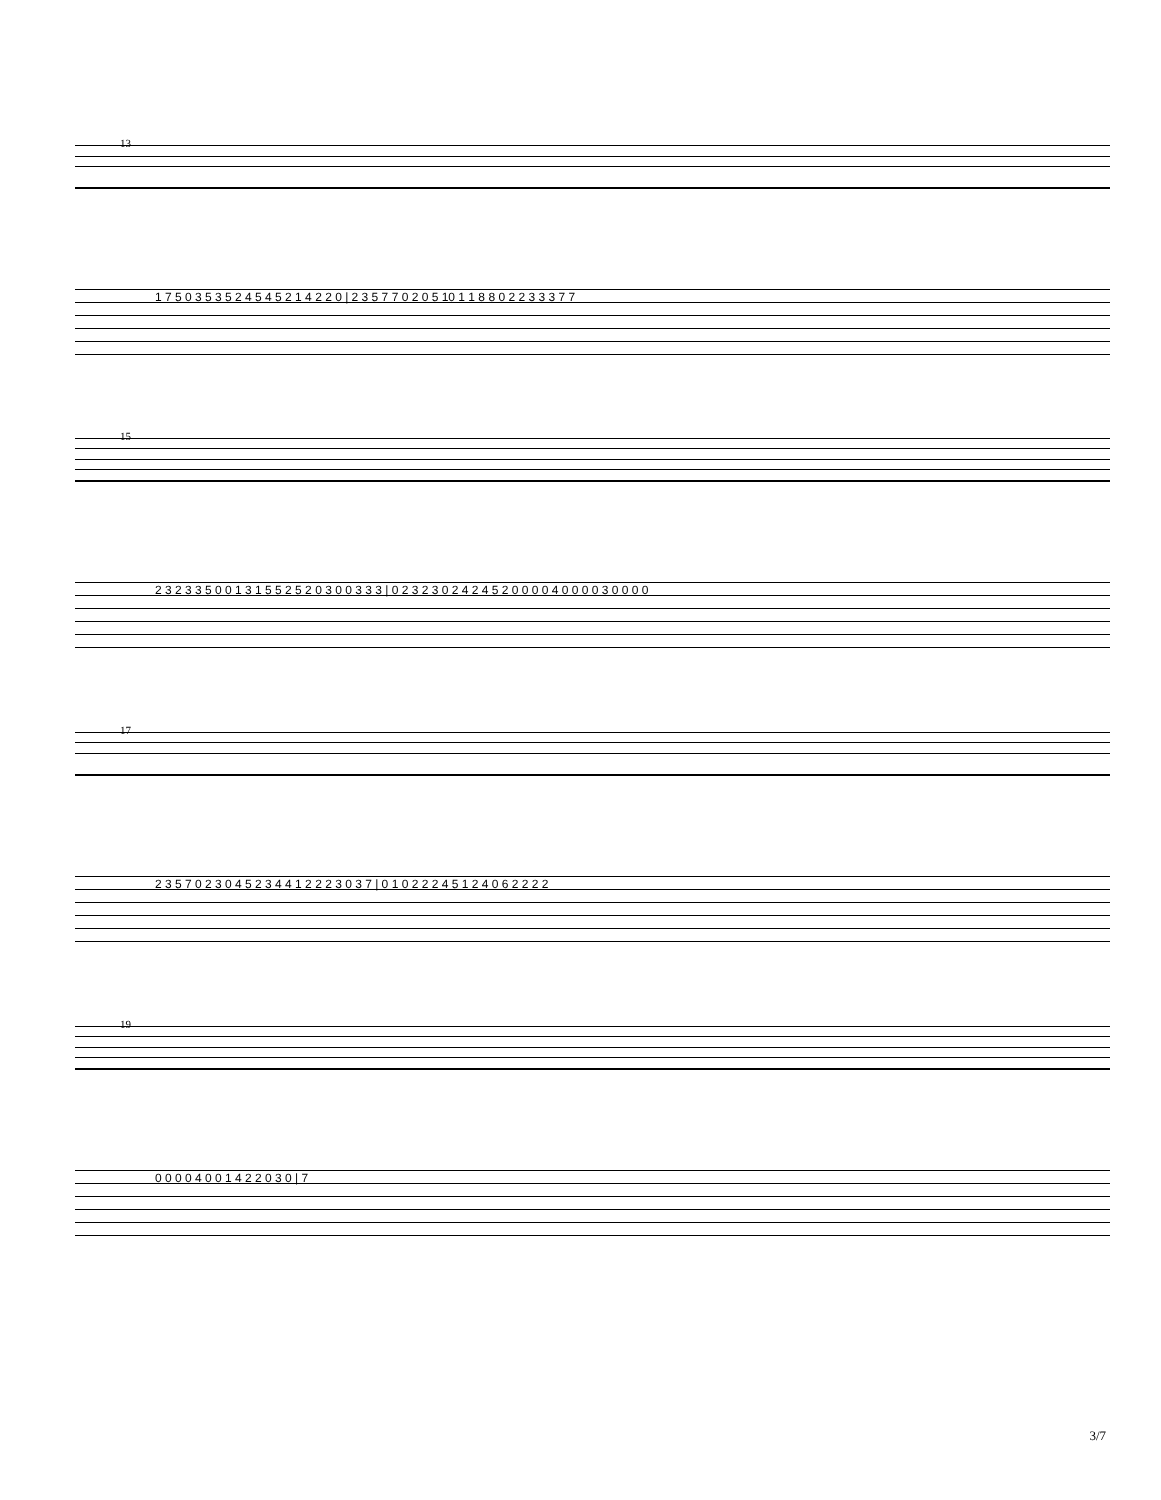13
1 7 5 0 3 5 3 5 2 4 5 4 5 2 1 4 2 2 0 | 2 3 5 7 7 0 2 0 5 10 1 1 8 8 0 2 2 3 3 3 7 7
15
2 3 2 3 3 5 0 0 1 3 1 5 5 2 5 2 0 3 0 0 3 3 3 | 0 2 3 2 3 0 2 4 2 4 5 2 0 0 0 0 4 0 0 0 0 3 0 0 0 0
17
2 3 5 7 0 2 3 0 4 5 2 3 4 4 1 2 2 2 3 0 3 7 | 0 1 0 2 2 2 4 5 1 2 4 0 6 2 2 2 2
19
0 0 0 0 4 0 0 1 4 2 2 0 3 0 | 7
3/7